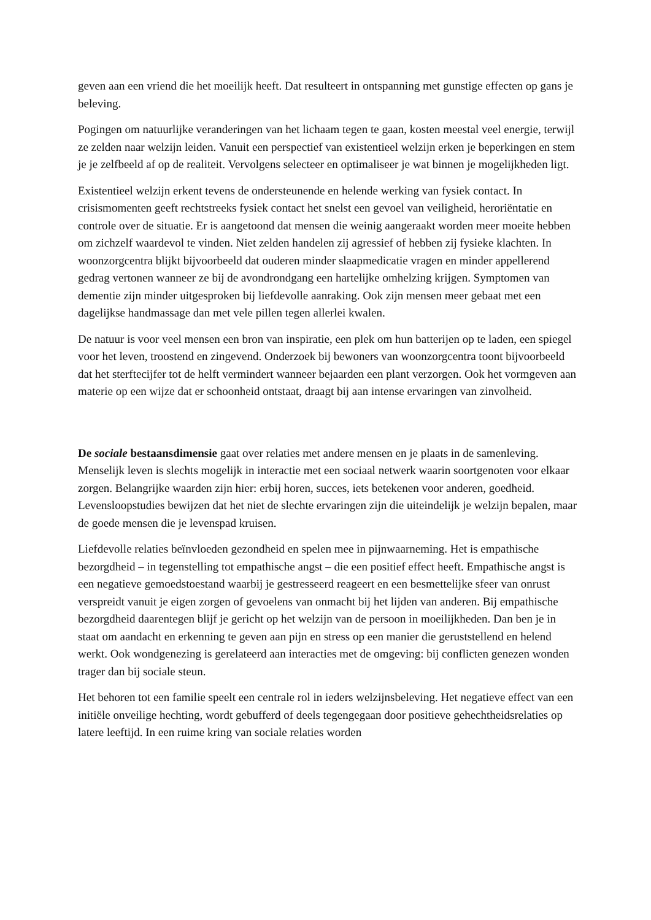geven aan een vriend die het moeilijk heeft. Dat resulteert in ontspanning met gunstige effecten op gans je beleving.
Pogingen om natuurlijke veranderingen van het lichaam tegen te gaan, kosten meestal veel energie, terwijl ze zelden naar welzijn leiden. Vanuit een perspectief van existentieel welzijn erken je beperkingen en stem je je zelfbeeld af op de realiteit. Vervolgens selecteer en optimaliseer je wat binnen je mogelijkheden ligt.
Existentieel welzijn erkent tevens de ondersteunende en helende werking van fysiek contact. In crisismomenten geeft rechtstreeks fysiek contact het snelst een gevoel van veiligheid, heroriëntatie en controle over de situatie. Er is aangetoond dat mensen die weinig aangeraakt worden meer moeite hebben om zichzelf waardevol te vinden. Niet zelden handelen zij agressief of hebben zij fysieke klachten. In woonzorgcentra blijkt bijvoorbeeld dat ouderen minder slaapmedicatie vragen en minder appellerend gedrag vertonen wanneer ze bij de avondrondgang een hartelijke omhelzing krijgen. Symptomen van dementie zijn minder uitgesproken bij liefdevolle aanraking. Ook zijn mensen meer gebaat met een dagelijkse handmassage dan met vele pillen tegen allerlei kwalen.
De natuur is voor veel mensen een bron van inspiratie, een plek om hun batterijen op te laden, een spiegel voor het leven, troostend en zingevend. Onderzoek bij bewoners van woonzorgcentra toont bijvoorbeeld dat het sterftecijfer tot de helft vermindert wanneer bejaarden een plant verzorgen. Ook het vormgeven aan materie op een wijze dat er schoonheid ontstaat, draagt bij aan intense ervaringen van zinvolheid.
De sociale bestaansdimensie gaat over relaties met andere mensen en je plaats in de samenleving. Menselijk leven is slechts mogelijk in interactie met een sociaal netwerk waarin soortgenoten voor elkaar zorgen. Belangrijke waarden zijn hier: erbij horen, succes, iets betekenen voor anderen, goedheid. Levensloopstudies bewijzen dat het niet de slechte ervaringen zijn die uiteindelijk je welzijn bepalen, maar de goede mensen die je levenspad kruisen.
Liefdevolle relaties beïnvloeden gezondheid en spelen mee in pijnwaarneming. Het is empathische bezorgdheid – in tegenstelling tot empathische angst – die een positief effect heeft. Empathische angst is een negatieve gemoedstoestand waarbij je gestresseerd reageert en een besmettelijke sfeer van onrust verspreidt vanuit je eigen zorgen of gevoelens van onmacht bij het lijden van anderen. Bij empathische bezorgdheid daarentegen blijf je gericht op het welzijn van de persoon in moeilijkheden. Dan ben je in staat om aandacht en erkenning te geven aan pijn en stress op een manier die geruststellend en helend werkt. Ook wondgenezing is gerelateerd aan interacties met de omgeving: bij conflicten genezen wonden trager dan bij sociale steun.
Het behoren tot een familie speelt een centrale rol in ieders welzijnsbeleving. Het negatieve effect van een initiële onveilige hechting, wordt gebufferd of deels tegengegaan door positieve gehechtheidsrelaties op latere leeftijd. In een ruime kring van sociale relaties worden